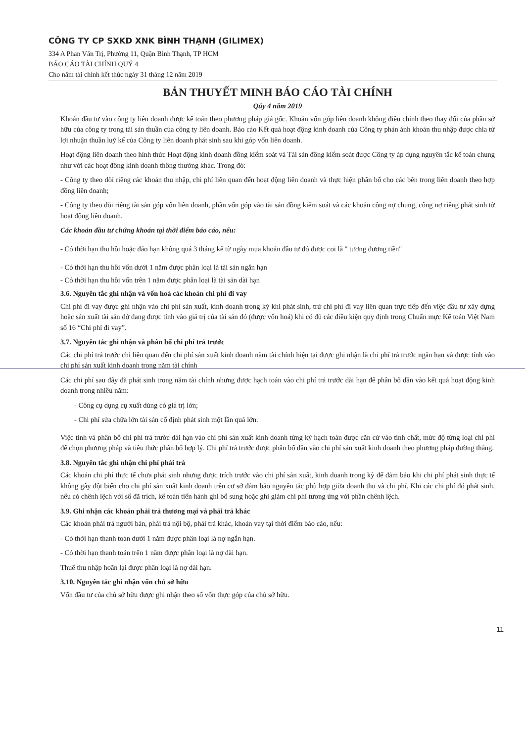CÔNG TY CP SXKD XNK BÌNH THẠNH (GILIMEX)
334 A Phan Văn Trị, Phường 11, Quận Bình Thạnh, TP HCM
BÁO CÁO TÀI CHÍNH QUÝ 4
Cho năm tài chính kết thúc ngày 31 tháng 12 năm 2019
BẢN THUYẾT MINH BÁO CÁO TÀI CHÍNH
Qúy 4 năm 2019
Khoản đầu tư vào công ty liên doanh được kế toán theo phương pháp giá gốc. Khoản vốn góp liên doanh không điều chỉnh theo thay đổi của phần sở hữu của công ty trong tài sản thuần của công ty liên doanh. Báo cáo Kết quả hoạt động kinh doanh của Công ty phản ánh khoản thu nhập được chia từ lợi nhuận thuần luỹ kế của Công ty liên doanh phát sinh sau khi góp vốn liên doanh.
Hoạt động liên doanh theo hình thức Hoạt động kinh doanh đồng kiểm soát và Tài sản đồng kiểm soát được Công ty áp dụng nguyên tắc kế toán chung như với các hoạt đông kinh doanh thông thường khác. Trong đó:
- Công ty theo dõi riêng các khoản thu nhập, chi phí liên quan đến hoạt động liên doanh và thực hiện phân bổ cho các bên trong liên doanh theo hợp đồng liên doanh;
- Công ty theo dõi riêng tài sản góp vốn liên doanh, phần vốn góp vào tài sản đồng kiểm soát và các khoản công nợ chung, công nợ riêng phát sinh từ hoạt động liên doanh.
Các khoản đầu tư chứng khoán tại thời điểm báo cáo, nếu:
- Có thời hạn thu hồi hoặc đáo hạn không quá 3 tháng kể từ ngày mua khoản đầu tư đó được coi là " tương đương tiền"
- Có thời hạn thu hồi vốn dưới 1 năm được phân loại là tài sản ngắn hạn
- Có thời hạn thu hồi vốn trên 1 năm được phân loại là tài sản dài hạn
3.6. Nguyên tắc ghi nhận và vốn hoá các khoản chi phí đi vay
Chi phí đi vay được ghi nhận vào chi phí sản xuất, kinh doanh trong kỳ khi phát sinh, trừ chi phí đi vay liên quan trực tiếp đến việc đầu tư xây dựng hoặc sản xuất tài sản dở dang được tính vào giá trị của tài sản đó (được vốn hoá) khi có đủ các điều kiện quy định trong Chuẩn mực Kế toán Việt Nam số 16 “Chi phí đi vay”.
3.7. Nguyên tắc ghi nhận và phân bổ chi phí trả trước
Các chi phí trả trước chỉ liên quan đến chi phí sản xuất kinh doanh năm tài chính hiện tại được ghi nhận là chi phí trả trước ngắn hạn và được tính vào chi phí sản xuất kinh doanh trong năm tài chính
Các chi phí sau đây đã phát sinh trong năm tài chính nhưng được hạch toán vào chi phí trả trước dài hạn để phân bổ dần vào kết quả hoạt động kinh doanh trong nhiều năm:
- Công cụ dụng cụ xuất dùng có giá trị lớn;
- Chi phí sửa chữa lớn tài sản cố định phát sinh một lần quá lớn.
Việc tính và phân bổ chi phí trả trước dài hạn vào chi phí sản xuất kinh doanh từng kỳ hạch toán được căn cứ vào tính chất, mức độ từng loại chi phí để chọn phương pháp và tiêu thức phân bổ hợp lý. Chi phí trả trước được phân bổ dần vào chi phí sản xuất kinh doanh theo phương pháp đường thẳng.
3.8. Nguyên tắc ghi nhận chi phí phải trả
Các khoản chi phí thực tế chưa phát sinh nhưng được trích trước vào chi phí sản xuất, kinh doanh trong kỳ để đảm bảo khi chi phí phát sinh thực tế không gây đột biến cho chi phí sản xuất kinh doanh trên cơ sở đảm bảo nguyên tắc phù hợp giữa doanh thu và chi phí. Khi các chi phí đó phát sinh, nếu có chênh lệch với số đã trích, kế toán tiến hành ghi bổ sung hoặc ghi giảm chi phí tương ứng với phần chênh lệch.
3.9. Ghi nhận các khoản phải trả thương mại và phải trả khác
Các khoản phải trả người bán, phải trả nội bộ, phải trả khác, khoản vay tại thời điểm báo cáo, nếu:
- Có thời hạn thanh toán dưới 1 năm được phân loại là nợ ngắn hạn.
- Có thời hạn thanh toán trên 1 năm được phân loại là nợ dài hạn.
Thuế thu nhập hoãn lại được phân loại là nợ dài hạn.
3.10. Nguyên tắc ghi nhận vốn chủ sở hữu
Vốn đầu tư của chủ sở hữu được ghi nhận theo số vốn thực góp của chủ sở hữu.
11